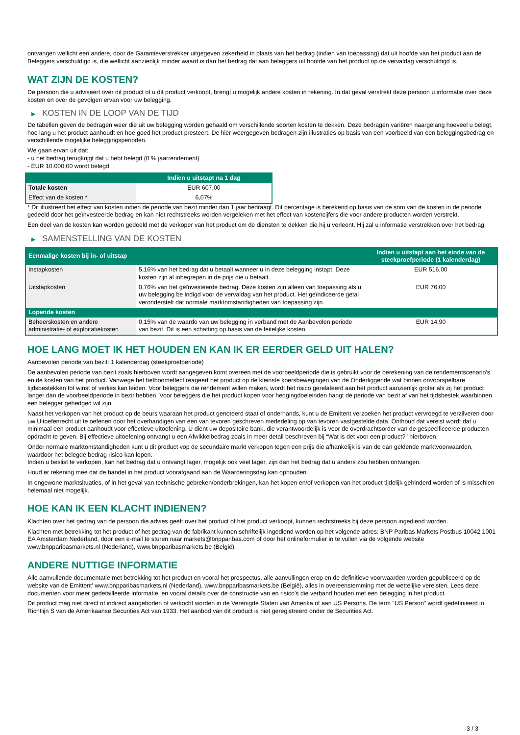ontvangen wellicht een andere, door de Garantieverstrekker uitgegeven zekerheid in plaats van het bedrag (indien van toepassing) dat uit hoofde van het product aan de Beleggers verschuldigd is, die wellicht aanzienlijk minder waard is dan het bedrag dat aan beleggers uit hoofde van het product op de vervaldag verschuldigd is.
WAT ZIJN DE KOSTEN?
De persoon die u adviseert over dit product of u dit product verkoopt, brengt u mogelijk andere kosten in rekening. In dat geval verstrekt deze persoon u informatie over deze kosten en over de gevolgen ervan voor uw belegging.
▶ KOSTEN IN DE LOOP VAN DE TIJD
De tabellen geven de bedragen weer die uit uw belegging worden gehaald om verschillende soorten kosten te dekken. Deze bedragen variëren naargelang hoeveel u belegt, hoe lang u het product aanhoudt en hoe goed het product presteert. De hier weergegeven bedragen zijn illustraties op basis van een voorbeeld van een beleggingsbedrag en verschillende mogelijke beleggingsperioden.
We gaan ervan uit dat:
- u het bedrag terugkrijgt dat u hebt belegd (0 % jaarrendement)
- EUR 10.000,00 wordt belegd
| | Indien u uitstapt na 1 dag |
| --- | --- |
| Totale kosten | EUR 607,00 |
| Effect van de kosten * | 6,07% |
* Dit illustreert het effect van kosten indien de periode van bezit minder dan 1 jaar bedraagt. Dit percentage is berekend op basis van de som van de kosten in de periode gedeeld door het geïnvesteerde bedrag en kan niet rechtstreeks worden vergeleken met het effect van kostencijfers die voor andere producten worden verstrekt.
Een deel van de kosten kan worden gedeeld met de verkoper van het product om de diensten te dekken die hij u verleent. Hij zal u informatie verstrekken over het bedrag.
▶ SAMENSTELLING VAN DE KOSTEN
| Eenmalige kosten bij in- of uitstap | | Indien u uitstapt aan het einde van de steekproefperiode (1 kalenderdag) |
| --- | --- | --- |
| Instapkosten | 5,16% van het bedrag dat u betaalt wanneer u in deze belegging instapt. Deze kosten zijn al inbegrepen in de prijs die u betaalt. | EUR 516,00 |
| Uitstapkosten | 0,76% van het geïnvesteerde bedrag. Deze kosten zijn alleen van toepassing als u uw belegging be indigd voor de vervaldag van het product. Het geïndiceerde getal veronderstelt dat normale marktomstandigheden van toepassing zijn. | EUR 76,00 |
| Lopende kosten | | |
| Beheerskosten en andere administratie- of exploitatiekosten | 0,15% van de waarde van uw belegging in verband met de Aanbevolen periode van bezit. Dit is een schatting op basis van de feitelijke kosten. | EUR 14,90 |
HOE LANG MOET IK HET HOUDEN EN KAN IK ER EERDER GELD UIT HALEN?
Aanbevolen periode van bezit: 1 kalenderdag (steekproefperiode)
De aanbevolen periode van bezit zoals hierboven wordt aangegeven komt overeen met de voorbeeldperiode die is gebruikt voor de berekening van de rendementscenario's en de kosten van het product. Vanwege het hefboomeffect reageert het product op de kleinste koersbewegingen van de Onderliggende wat binnen onvoorspelbare tijdsbestekken tot winst of verlies kan leiden. Voor beleggers die rendement willen maken, wordt het risico gerelateerd aan het product aanzienlijk groter als zij het product langer dan de voorbeeldperiode in bezit hebben. Voor beleggers die het product kopen voor hedgingdoeleinden hangt de periode van bezit af van het tijdsbestek waarbinnen een belegger gehedged wil zijn.
Naast het verkopen van het product op de beurs waaraan het product genoteerd staat of onderhands, kunt u de Emittent verzoeken het product vervroegd te verzilveren door uw Uitoefenrecht uit te oefenen door het overhandigen van een van tevoren geschreven mededeling op van tevoren vastgestelde data. Onthoud dat vereist wordt dat u minimaal een product aanhoudt voor effectieve uitoefening. U dient uw depositoire bank, die verantwoordelijk is voor de overdrachtsorder van de gespecificeerde producten opdracht te geven. Bij effectieve uitoefening ontvangt u een Afwikkelbedrag zoals in meer detail beschreven bij “Wat is det voor een product?" hierboven.
Onder normale marktomstandigheden kunt u dit product vop de secundaire markt verkopen tegen een prijs die afhankelijk is van de dan geldende marktvoorwaarden, waardoor het belegde bedrag risico kan lopen.
Indien u beslist te verkopen, kan het bedrag dat u ontvangt lager, mogelijk ook veel lager, zijn dan het bedrag dat u anders zou hebben ontvangen.
Houd er rekening mee dat de handel in het product voorafgaand aan de Waarderingsdag kan ophouden.
In ongewone marktsituaties, of in het geval van technische gebreken/onderbrekingen, kan het kopen en/of verkopen van het product tijdelijk gehinderd worden of is misschien helemaal niet mogelijk.
HOE KAN IK EEN KLACHT INDIENEN?
Klachten over het gedrag van de persoon die advies geeft over het product of het product verkoopt, kunnen rechtstreeks bij deze persoon ingediend worden.
Klachten met betrekking tot het product of het gedrag van de fabrikant kunnen schriftelijk ingediend worden op het volgende adres: BNP Paribas Markets Postbus 10042 1001 EA Amsterdam Nederland, door een e-mail te sturen naar markets@bnpparibas.com of door het onlineformulier in te vullen via de volgende website www.bnpparibasmarkets.nl (Nederland), www.bnpparibasmarkets.be (België)
ANDERE NUTTIGE INFORMATIE
Alle aanvullende documentatie met betrekking tot het product en vooral het prospectus, alle aanvullingen erop en de definitieve voorwaarden worden gepubliceerd op de website van de Emittent' www.bnpparibasmarkets.nl (Nederland), www.bnpparibasmarkets.be (België), alles in overeenstemming met de wettelijke vereisten. Lees deze documenten voor meer gedetailleerde informatie, en vooral details over de constructie van en risico’s die verband houden met een belegging in het product.
Dit product mag niet direct of indirect aangeboden of verkocht worden in de Verenigde Staten van Amerika of aan US Persons. De term "US Person" wordt gedefinieerd in Richtlijn S van de Amerikaanse Securities Act van 1933. Het aanbod van dit product is niet geregistreerd onder de Securities Act.
3 / 3